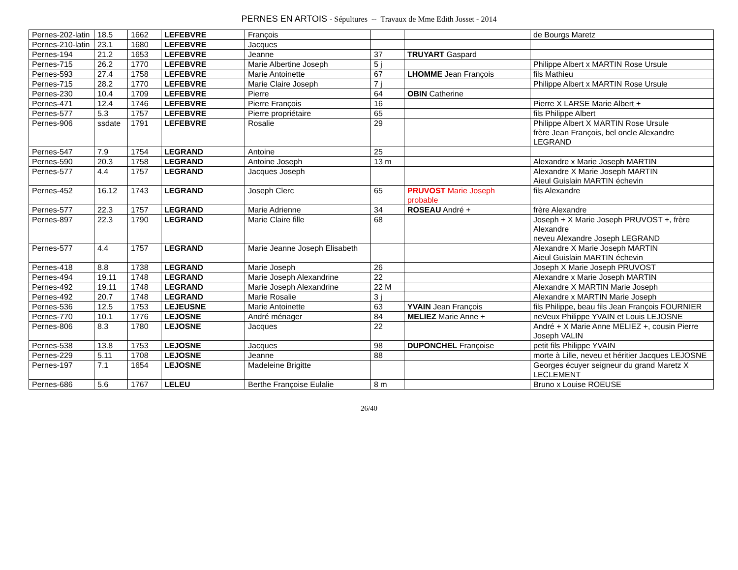PERNES EN ARTOIS - Sépultures -- Travaux de Mme Edith Josset - 2014
| Pernes-202-latin | 18.5 | 1662 | LEFEBVRE | François | | | de Bourgs Maretz |
| Pernes-210-latin | 23.1 | 1680 | LEFEBVRE | Jacques | | | |
| Pernes-194 | 21.2 | 1653 | LEFEBVRE | Jeanne | 37 | TRUYART Gaspard | |
| Pernes-715 | 26.2 | 1770 | LEFEBVRE | Marie Albertine Joseph | 5 j | | Philippe Albert x MARTIN Rose Ursule |
| Pernes-593 | 27.4 | 1758 | LEFEBVRE | Marie Antoinette | 67 | LHOMME Jean François | fils Mathieu |
| Pernes-715 | 28.2 | 1770 | LEFEBVRE | Marie Claire Joseph | 7 j | | Philippe Albert x MARTIN Rose Ursule |
| Pernes-230 | 10.4 | 1709 | LEFEBVRE | Pierre | 64 | OBIN Catherine | |
| Pernes-471 | 12.4 | 1746 | LEFEBVRE | Pierre François | 16 | | Pierre X LARSE Marie Albert + |
| Pernes-577 | 5.3 | 1757 | LEFEBVRE | Pierre propriétaire | 65 | | fils Philippe Albert |
| Pernes-906 | ssdate | 1791 | LEFEBVRE | Rosalie | 29 | | Philippe Albert X MARTIN Rose Ursule frère Jean François, bel oncle Alexandre LEGRAND |
| Pernes-547 | 7.9 | 1754 | LEGRAND | Antoine | 25 | | |
| Pernes-590 | 20.3 | 1758 | LEGRAND | Antoine Joseph | 13 m | | Alexandre x Marie Joseph MARTIN |
| Pernes-577 | 4.4 | 1757 | LEGRAND | Jacques Joseph | | | Alexandre X Marie Joseph MARTIN Aieul Guislain MARTIN échevin |
| Pernes-452 | 16.12 | 1743 | LEGRAND | Joseph Clerc | 65 | PRUVOST Marie Joseph probable | fils Alexandre |
| Pernes-577 | 22.3 | 1757 | LEGRAND | Marie Adrienne | 34 | ROSEAU André + | frère Alexandre |
| Pernes-897 | 22.3 | 1790 | LEGRAND | Marie Claire fille | 68 | | Joseph + X Marie Joseph PRUVOST +, frère Alexandre neveu Alexandre Joseph LEGRAND |
| Pernes-577 | 4.4 | 1757 | LEGRAND | Marie Jeanne Joseph Elisabeth | | | Alexandre X Marie Joseph MARTIN Aieul Guislain MARTIN échevin |
| Pernes-418 | 8.8 | 1738 | LEGRAND | Marie Joseph | 26 | | Joseph X Marie Joseph PRUVOST |
| Pernes-494 | 19.11 | 1748 | LEGRAND | Marie Joseph Alexandrine | 22 | | Alexandre x Marie Joseph MARTIN |
| Pernes-492 | 19.11 | 1748 | LEGRAND | Marie Joseph Alexandrine | 22 M | | Alexandre X MARTIN Marie Joseph |
| Pernes-492 | 20.7 | 1748 | LEGRAND | Marie Rosalie | 3 j | | Alexandre x MARTIN Marie Joseph |
| Pernes-536 | 12.5 | 1753 | LEJEUSNE | Marie Antoinette | 63 | YVAIN Jean François | fils Philippe, beau fils Jean François FOURNIER |
| Pernes-770 | 10.1 | 1776 | LEJOSNE | André ménager | 84 | MELIEZ Marie Anne + | neVeux Philippe YVAIN et Louis LEJOSNE |
| Pernes-806 | 8.3 | 1780 | LEJOSNE | Jacques | 22 | | André + X Marie Anne MELIEZ +, cousin Pierre Joseph VALIN |
| Pernes-538 | 13.8 | 1753 | LEJOSNE | Jacques | 98 | DUPONCHEL Françoise | petit fils Philippe YVAIN |
| Pernes-229 | 5.11 | 1708 | LEJOSNE | Jeanne | 88 | | morte à Lille, neveu et héritier Jacques LEJOSNE |
| Pernes-197 | 7.1 | 1654 | LEJOSNE | Madeleine Brigitte | | | Georges écuyer seigneur du grand Maretz X LECLEMENT |
| Pernes-686 | 5.6 | 1767 | LELEU | Berthe Françoise Eulalie | 8 m | | Bruno x Louise ROEUSE |
26/40